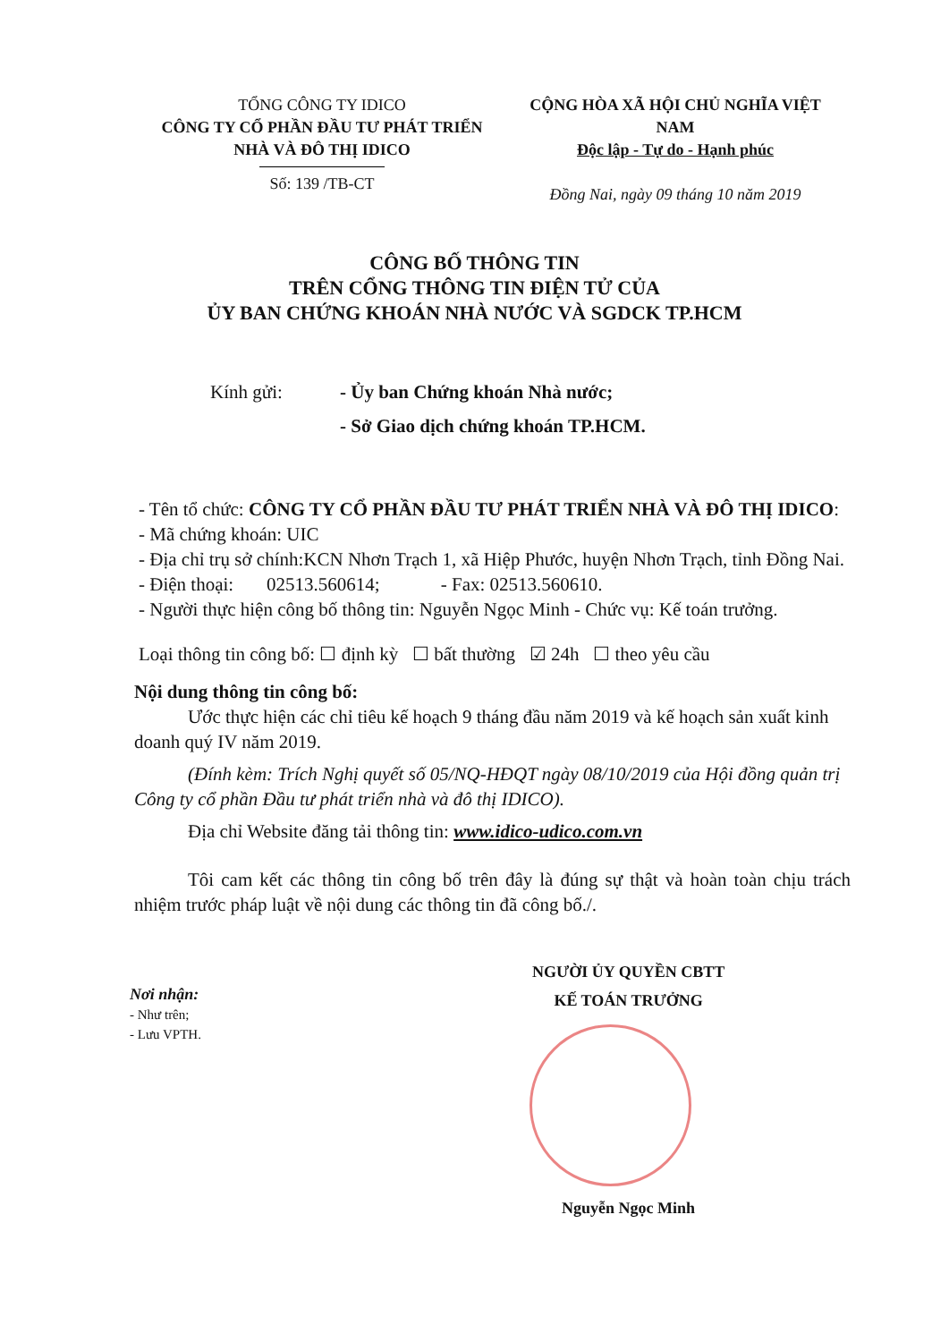TỔNG CÔNG TY IDICO
CÔNG TY CỔ PHẦN ĐẦU TƯ PHÁT TRIỂN
NHÀ VÀ ĐÔ THỊ IDICO
Số: 139 /TB-CT
CỘNG HÒA XÃ HỘI CHỦ NGHĨA VIỆT NAM
Độc lập - Tự do - Hạnh phúc
Đồng Nai, ngày 09 tháng 10 năm 2019
CÔNG BỐ THÔNG TIN
TRÊN CỔNG THÔNG TIN ĐIỆN TỬ CỦA
ỦY BAN CHỨNG KHOÁN NHÀ NƯỚC VÀ SGDCK TP.HCM
Kính gửi: - Ủy ban Chứng khoán Nhà nước;
- Sở Giao dịch chứng khoán TP.HCM.
- Tên tổ chức: CÔNG TY CỔ PHẦN ĐẦU TƯ PHÁT TRIỂN NHÀ VÀ ĐÔ THỊ IDICO:
- Mã chứng khoán: UIC
- Địa chỉ trụ sở chính:KCN Nhơn Trạch 1, xã Hiệp Phước, huyện Nhơn Trạch, tỉnh Đồng Nai.
- Điện thoại: 02513.560614; - Fax: 02513.560610.
- Người thực hiện công bố thông tin: Nguyễn Ngọc Minh - Chức vụ: Kế toán trưởng.
Loại thông tin công bố: ☐ định kỳ ☐ bất thường ☑ 24h ☐ theo yêu cầu
Nội dung thông tin công bố:
Ước thực hiện các chỉ tiêu kế hoạch 9 tháng đầu năm 2019 và kế hoạch sản xuất kinh doanh quý IV năm 2019.
(Đính kèm: Trích Nghị quyết số 05/NQ-HĐQT ngày 08/10/2019 của Hội đồng quản trị Công ty cổ phần Đầu tư phát triển nhà và đô thị IDICO).
Địa chỉ Website đăng tải thông tin: www.idico-udico.com.vn
Tôi cam kết các thông tin công bố trên đây là đúng sự thật và hoàn toàn chịu trách nhiệm trước pháp luật về nội dung các thông tin đã công bố./.
Nơi nhận:
- Như trên;
- Lưu VPTH.
NGƯỜI ỦY QUYỀN CBTT
KẾ TOÁN TRƯỞNG
Nguyễn Ngọc Minh